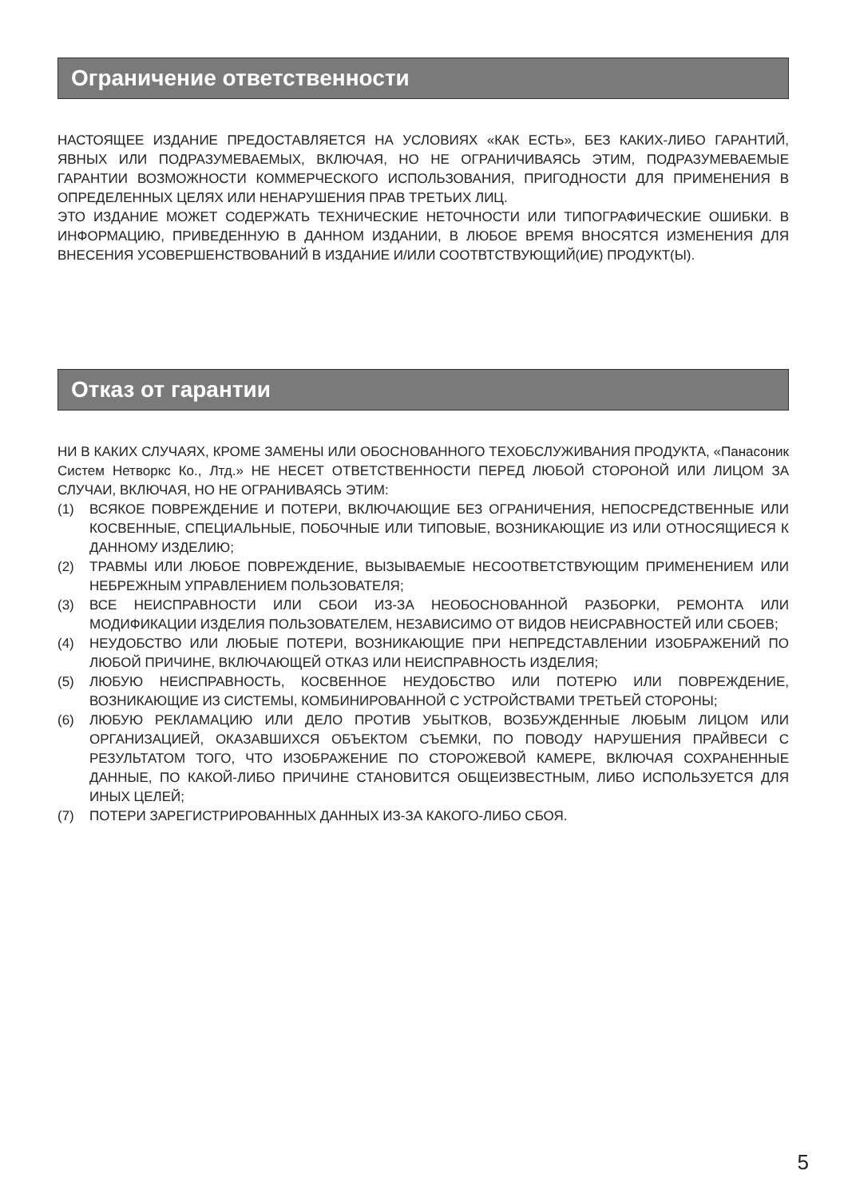Ограничение ответственности
НАСТОЯЩЕЕ ИЗДАНИЕ ПРЕДОСТАВЛЯЕТСЯ НА УСЛОВИЯХ «КАК ЕСТЬ», БЕЗ КАКИХ-ЛИБО ГАРАНТИЙ, ЯВНЫХ ИЛИ ПОДРАЗУМЕВАЕМЫХ, ВКЛЮЧАЯ, НО НЕ ОГРАНИЧИВАЯСЬ ЭТИМ, ПОДРАЗУМЕВАЕМЫЕ ГАРАНТИИ ВОЗМОЖНОСТИ КОММЕРЧЕСКОГО ИСПОЛЬЗОВАНИЯ, ПРИГОДНОСТИ ДЛЯ ПРИМЕНЕНИЯ В ОПРЕДЕЛЕННЫХ ЦЕЛЯХ ИЛИ НЕНАРУШЕНИЯ ПРАВ ТРЕТЬИХ ЛИЦ.
ЭТО ИЗДАНИЕ МОЖЕТ СОДЕРЖАТЬ ТЕХНИЧЕСКИЕ НЕТОЧНОСТИ ИЛИ ТИПОГРАФИЧЕСКИЕ ОШИБКИ. В ИНФОРМАЦИЮ, ПРИВЕДЕННУЮ В ДАННОМ ИЗДАНИИ, В ЛЮБОЕ ВРЕМЯ ВНОСЯТСЯ ИЗМЕНЕНИЯ ДЛЯ ВНЕСЕНИЯ УСОВЕРШЕНСТВОВАНИЙ В ИЗДАНИЕ И/ИЛИ СООТВТСТВУЮЩИЙ(ИЕ) ПРОДУКТ(Ы).
Отказ от гарантии
НИ В КАКИХ СЛУЧАЯХ, КРОМЕ ЗАМЕНЫ ИЛИ ОБОСНОВАННОГО ТЕХОБСЛУЖИВАНИЯ ПРОДУКТА, «Панасоник Систем Нетворкс Ко., Лтд.» НЕ НЕСЕТ ОТВЕТСТВЕННОСТИ ПЕРЕД ЛЮБОЙ СТОРОНОЙ ИЛИ ЛИЦОМ ЗА СЛУЧАИ, ВКЛЮЧАЯ, НО НЕ ОГРАНИВАЯСЬ ЭТИМ:
(1) ВСЯКОЕ ПОВРЕЖДЕНИЕ И ПОТЕРИ, ВКЛЮЧАЮЩИЕ БЕЗ ОГРАНИЧЕНИЯ, НЕПОСРЕДСТВЕННЫЕ ИЛИ КОСВЕННЫЕ, СПЕЦИАЛЬНЫЕ, ПОБОЧНЫЕ ИЛИ ТИПОВЫЕ, ВОЗНИКАЮЩИЕ ИЗ ИЛИ ОТНОСЯЩИЕСЯ К ДАННОМУ ИЗДЕЛИЮ;
(2) ТРАВМЫ ИЛИ ЛЮБОЕ ПОВРЕЖДЕНИЕ, ВЫЗЫВАЕМЫЕ НЕСООТВЕТСТВУЮЩИМ ПРИМЕНЕНИЕМ ИЛИ НЕБРЕЖНЫМ УПРАВЛЕНИЕМ ПОЛЬЗОВАТЕЛЯ;
(3) ВСЕ НЕИСПРАВНОСТИ ИЛИ СБОИ ИЗ-ЗА НЕОБОСНОВАННОЙ РАЗБОРКИ, РЕМОНТА ИЛИ МОДИФИКАЦИИ ИЗДЕЛИЯ ПОЛЬЗОВАТЕЛЕМ, НЕЗАВИСИМО ОТ ВИДОВ НЕИСРАВНОСТЕЙ ИЛИ СБОЕВ;
(4) НЕУДОБСТВО ИЛИ ЛЮБЫЕ ПОТЕРИ, ВОЗНИКАЮЩИЕ ПРИ НЕПРЕДСТАВЛЕНИИ ИЗОБРАЖЕНИЙ ПО ЛЮБОЙ ПРИЧИНЕ, ВКЛЮЧАЮЩЕЙ ОТКАЗ ИЛИ НЕИСПРАВНОСТЬ ИЗДЕЛИЯ;
(5) ЛЮБУЮ НЕИСПРАВНОСТЬ, КОСВЕННОЕ НЕУДОБСТВО ИЛИ ПОТЕРЮ ИЛИ ПОВРЕЖДЕНИЕ, ВОЗНИКАЮЩИЕ ИЗ СИСТЕМЫ, КОМБИНИРОВАННОЙ С УСТРОЙСТВАМИ ТРЕТЬЕЙ СТОРОНЫ;
(6) ЛЮБУЮ РЕКЛАМАЦИЮ ИЛИ ДЕЛО ПРОТИВ УБЫТКОВ, ВОЗБУЖДЕННЫЕ ЛЮБЫМ ЛИЦОМ ИЛИ ОРГАНИЗАЦИЕЙ, ОКАЗАВШИХСЯ ОБЪЕКТОМ СЪЕМКИ, ПО ПОВОДУ НАРУШЕНИЯ ПРАЙВЕСИ С РЕЗУЛЬТАТОМ ТОГО, ЧТО ИЗОБРАЖЕНИЕ ПО СТОРОЖЕВОЙ КАМЕРЕ, ВКЛЮЧАЯ СОХРАНЕННЫЕ ДАННЫЕ, ПО КАКОЙ-ЛИБО ПРИЧИНЕ СТАНОВИТСЯ ОБЩЕИЗВЕСТНЫМ, ЛИБО ИСПОЛЬЗУЕТСЯ ДЛЯ ИНЫХ ЦЕЛЕЙ;
(7) ПОТЕРИ ЗАРЕГИСТРИРОВАННЫХ ДАННЫХ ИЗ-ЗА КАКОГО-ЛИБО СБОЯ.
5